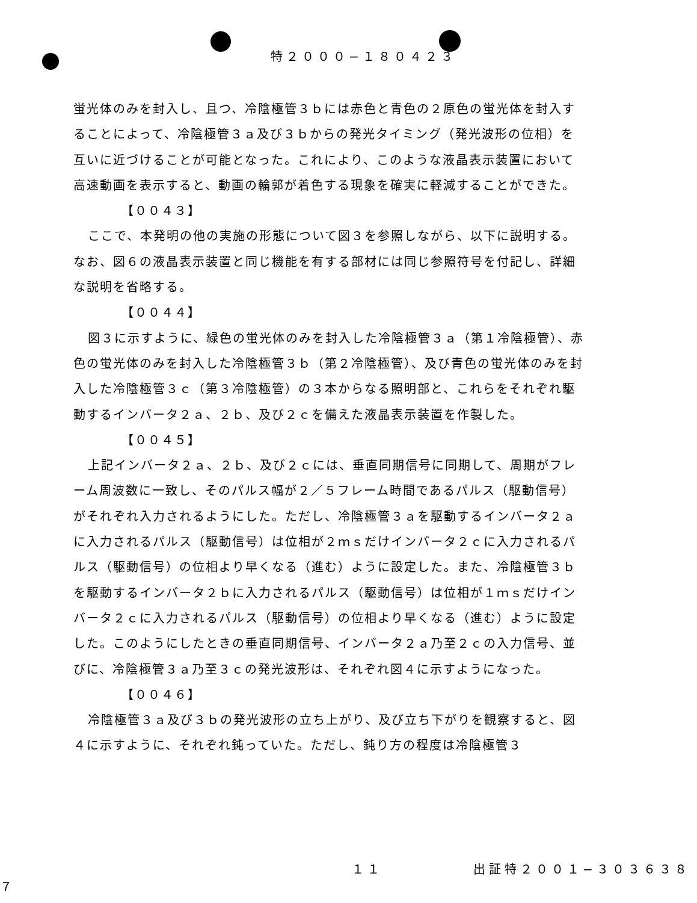特２０００−１８０４２３
蛍光体のみを封入し、且つ、冷陰極管３ｂには赤色と青色の２原色の蛍光体を封入することによって、冷陰極管３ａ及び３ｂからの発光タイミング（発光波形の位相）を互いに近づけることが可能となった。これにより、このような液晶表示装置において高速動画を表示すると、動画の輪郭が着色する現象を確実に軽減することができた。
【００４３】
ここで、本発明の他の実施の形態について図３を参照しながら、以下に説明する。なお、図６の液晶表示装置と同じ機能を有する部材には同じ参照符号を付記し、詳細な説明を省略する。
【００４４】
図３に示すように、緑色の蛍光体のみを封入した冷陰極管３ａ（第１冷陰極管）、赤色の蛍光体のみを封入した冷陰極管３ｂ（第２冷陰極管）、及び青色の蛍光体のみを封入した冷陰極管３ｃ（第３冷陰極管）の３本からなる照明部と、これらをそれぞれ駆動するインバータ２ａ、２ｂ、及び２ｃを備えた液晶表示装置を作製した。
【００４５】
上記インバータ２ａ、２ｂ、及び２ｃには、垂直同期信号に同期して、周期がフレーム周波数に一致し、そのパルス幅が２／５フレーム時間であるパルス（駆動信号）がそれぞれ入力されるようにした。ただし、冷陰極管３ａを駆動するインバータ２ａに入力されるパルス（駆動信号）は位相が２ｍｓだけインバータ２ｃに入力されるパルス（駆動信号）の位相より早くなる（進む）ように設定した。また、冷陰極管３ｂを駆動するインバータ２ｂに入力されるパルス（駆動信号）は位相が１ｍｓだけインバータ２ｃに入力されるパルス（駆動信号）の位相より早くなる（進む）ように設定した。このようにしたときの垂直同期信号、インバータ２ａ乃至２ｃの入力信号、並びに、冷陰極管３ａ乃至３ｃの発光波形は、それぞれ図４に示すようになった。
【００４６】
冷陰極管３ａ及び３ｂの発光波形の立ち上がり、及び立ち下がりを観察すると、図４に示すように、それぞれ鈍っていた。ただし、鈍り方の程度は冷陰極管３
１１ 出証特２００１−３０３６３８７